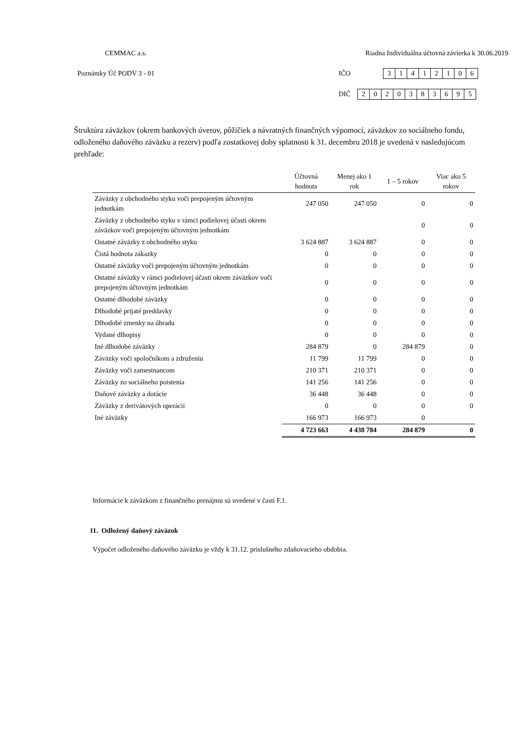CEMMAC a.s. Riadna Individuálna účtovná závierka k 30.06.2019
Poznámky Úč PODV 3 - 01 IČO
| 3 | 1 | 4 | 1 | 2 | 1 | 0 | 6 |
DIČ
| 2 | 0 | 2 | 0 | 3 | 8 | 3 | 6 | 9 | 5 |
Štruktúra záväzkov (okrem bankových úverov, pôžičiek a návratných finančných výpomocí, záväzkov zo sociálneho fondu, odloženého daňového záväzku a rezerv) podľa zostatkovej doby splatnosti k 31. decembru 2018 je uvedená v nasledujúcom prehľade:
| | Účtovná hodnota | Menej ako 1 rok | 1 – 5 rokov | Viac ako 5 rokov |
| --- | --- | --- | --- | --- |
| Záväzky z obchodného styku voči prepojeným účtovným jednotkám | 247 050 | 247 050 | 0 | 0 |
| Záväzky z obchodného styku v rámci podielovej účasti okrem záväzkov voči prepojeným účtovným jednotkám | | | 0 | 0 |
| Ostatné záväzky z obchodného styku | 3 624 887 | 3 624 887 | 0 | 0 |
| Čistá hodnota zákazky | 0 | 0 | 0 | 0 |
| Ostatné záväzky voči prepojeným účtovným jednotkám | 0 | 0 | 0 | 0 |
| Ostatné záväzky v rámci podielovej účasti okrem záväzkov voči prepojeným účtovným jednotkám | 0 | 0 | 0 | 0 |
| Ostatné dlhodobé záväzky | 0 | 0 | 0 | 0 |
| Dlhodobé prijaté preddavky | 0 | 0 | 0 | 0 |
| Dlhodobé zmenky na úhradu | 0 | 0 | 0 | 0 |
| Vydané dlhopisy | 0 | 0 | 0 | 0 |
| Iné dlhodobé záväzky | 284 879 | 0 | 284 879 | 0 |
| Záväzky voči spoločníkom a združeniu | 11 799 | 11 799 | 0 | 0 |
| Záväzky voči zamestnancom | 210 371 | 210 371 | 0 | 0 |
| Záväzky zo sociálneho poistenia | 141 256 | 141 256 | 0 | 0 |
| Daňové záväzky a dotácie | 36 448 | 36 448 | 0 | 0 |
| Záväzky z derivátových operácií | 0 | 0 | 0 | 0 |
| Iné záväzky | 166 973 | 166 973 | 0 | |
| | 4 723 663 | 4 438 784 | 284 879 | 0 |
Informácie k záväzkom z finančného prenájmu sú uvedené v časti F.1.
11. Odložený daňový záväzok
Výpočet odloženého daňového záväzku je vždy k 31.12. príslušného zdaňovacieho obdobia.